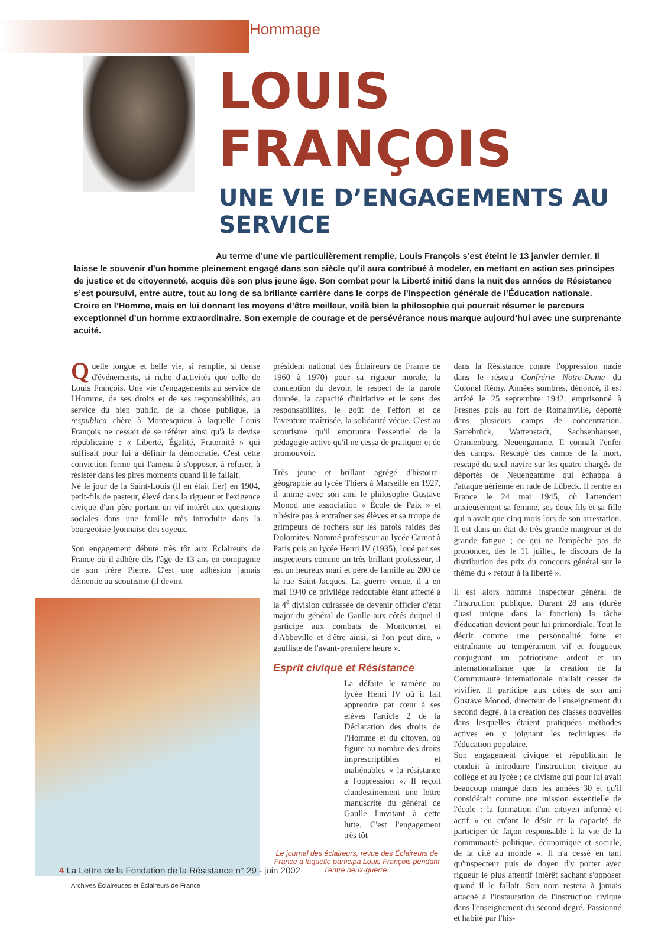Hommage
LOUIS FRANÇOIS
UNE VIE D’ENGAGEMENTS AU SERVICE
Au terme d’une vie particulièrement remplie, Louis François s’est éteint le 13 janvier dernier. Il laisse le souvenir d’un homme pleinement engagé dans son siècle qu’il aura contribué à modeler, en mettant en action ses principes de justice et de citoyenneté, acquis dès son plus jeune âge. Son combat pour la Liberté initié dans la nuit des années de Résistance s’est poursuivi, entre autre, tout au long de sa brillante carrière dans le corps de l’inspection générale de l’Éducation nationale.
Croire en l’Homme, mais en lui donnant les moyens d’être meilleur, voilà bien la philosophie qui pourrait résumer le parcours exceptionnel d’un homme extraordinaire. Son exemple de courage et de persévérance nous marque aujourd’hui avec une surprenante acuité.
Quelle longue et belle vie, si remplie, si dense d'événements, si riche d'activités que celle de Louis François. Une vie d'engagements au service de l'Homme, de ses droits et de ses responsabilités, au service du bien public, de la chose publique, la respublica chère à Montesquieu à laquelle Louis François ne cessait de se référer ainsi qu'à la devise républicaine : « Liberté, Égalité, Fraternité » qui suffisait pour lui à définir la démocratie. C'est cette conviction ferme qui l'amena à s'opposer, à refuser, à résister dans les pires moments quand il le fallait.
Né le jour de la Saint-Louis (il en était fier) en 1904, petit-fils de pasteur, élevé dans la rigueur et l'exigence civique d'un père portant un vif intérêt aux questions sociales dans une famille très introduite dans la bourgeoisie lyonnaise des soyeux.
Son engagement débute très tôt aux Éclaireurs de France où il adhère dès l'âge de 13 ans en compagnie de son frère Pierre. C'est une adhésion jamais démentie au scoutisme (il devint
Archives Éclaireuses et Éclaireurs de France
président national des Éclaireurs de France de 1960 à 1970) pour sa rigueur morale, la conception du devoir, le respect de la parole donnée, la capacité d'initiative et le sens des responsabilités, le goût de l'effort et de l'aventure maîtrisée, la solidarité vécue. C'est au scoutisme qu'il emprunta l'essentiel de la pédagogie active qu'il ne cessa de pratiquer et de promouvoir.
Très jeune et brillant agrégé d'histoire-géographie au lycée Thiers à Marseille en 1927, il anime avec son ami le philosophe Gustave Monod une association « École de Paix » et n'hésite pas à entraîner ses élèves et sa troupe de grimpeurs de rochers sur les parois raides des Dolomites. Nommé professeur au lycée Carnot à Paris puis au lycée Henri IV (1935), loué par ses inspecteurs comme un très brillant professeur, il est un heureux mari et père de famille au 200 de la rue Saint-Jacques. La guerre venue, il a en mai 1940 ce privilège redoutable étant affecté à la 4<sup>e</sup> division cuirassée de devenir officier d'état major du général de Gaulle aux côtés duquel il participe aux combats de Montcornet et d'Abbeville et d'être ainsi, si l'on peut dire, « gaulliste de l'avant-première heure ».
Esprit civique et Résistance
La défaite le ramène au lycée Henri IV où il fait apprendre par cœur à ses élèves l'article 2 de la Déclaration des droits de l'Homme et du citoyen, où figure au nombre des droits imprescriptibles et inaliénables « la résistance à l'oppression ». Il reçoit clandestinement une lettre manuscrite du général de Gaulle l'invitant à cette lutte. C'est l'engagement très tôt
Le journal des éclaireurs, revue des Éclaireurs de France à laquelle participa Louis François pendant l’entre deux-guerre.
dans la Résistance contre l'oppression nazie dans le réseau Confrérie Notre-Dame du Colonel Rémy. Années sombres, dénoncé, il est arrêté le 25 septembre 1942, emprisonné à Fresnes puis au fort de Romainville, déporté dans plusieurs camps de concentration. Sarrebrück, Wattenstadt, Sachsenhausen, Oranienburg, Neuengamme. Il connaît l'enfer des camps. Rescapé des camps de la mort, rescapé du seul navire sur les quatre chargés de déportés de Neuengamme qui échappa à l'attaque aérienne en rade de Lübeck. Il rentre en France le 24 mai 1945, où l'attendent anxieusement sa femme, ses deux fils et sa fille qui n'avait que cinq mois lors de son arrestation. Il est dans un état de très grande maigreur et de grande fatigue ; ce qui ne l'empêche pas de prononcer, dès le 11 juillet, le discours de la distribution des prix du concours général sur le thème du « retour à la liberté ».
Il est alors nommé inspecteur général de l'Instruction publique. Durant 28 ans (durée quasi unique dans la fonction) la tâche d'éducation devient pour lui primordiale. Tout le décrit comme une personnalité forte et entraînante au tempérament vif et fougueux conjuguant un patriotisme ardent et un internationalisme que la création de la Communauté internationale n'allait cesser de vivifier. Il participe aux côtés de son ami Gustave Monod, directeur de l'enseignement du second degré, à la création des classes nouvelles dans lesquelles étaient pratiquées méthodes actives en y joignant les techniques de l'éducation populaire.
Son engagement civique et républicain le conduit à introduire l'instruction civique au collège et au lycée ; ce civisme qui pour lui avait beaucoup manqué dans les années 30 et qu'il considérait comme une mission essentielle de l'école : la formation d'un citoyen informé et actif « en créant le désir et la capacité de participer de façon responsable à la vie de la communauté politique, économique et sociale, de la cité au monde ». Il n'a cessé en tant qu'inspecteur puis de doyen d'y porter avec rigueur le plus attentif intérêt sachant s'opposer quand il le fallait. Son nom restera à jamais attaché à l'instauration de l'instruction civique dans l'enseignement du second degré. Passionné et habité par l'his-
4 La Lettre de la Fondation de la Résistance n° 29 - juin 2002